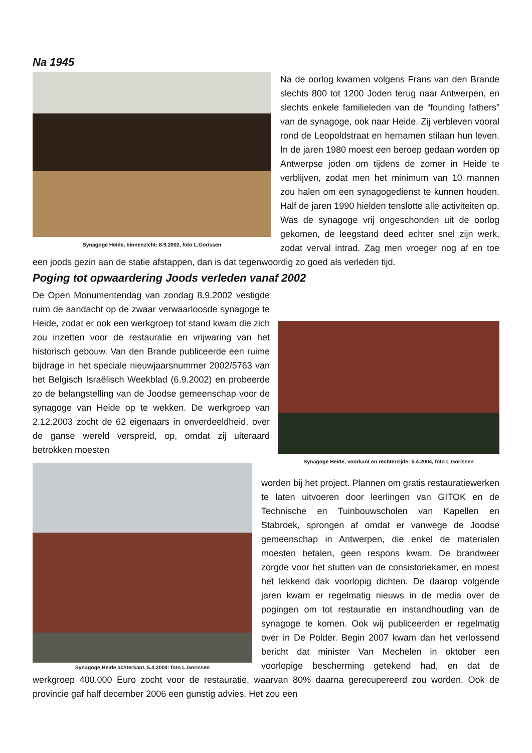Na 1945
Synagoge Heide, binnenzicht: 8.9.2002, foto L.Gorissen
Na de oorlog kwamen volgens Frans van den Brande slechts 800 tot 1200 Joden terug naar Antwerpen, en slechts enkele familieleden van de “founding fathers” van de synagoge, ook naar Heide. Zij verbleven vooral rond de Leopoldstraat en hernamen stilaan hun leven. In de jaren 1980 moest een beroep gedaan worden op Antwerpse joden om tijdens de zomer in Heide te verblijven, zodat men het minimum van 10 mannen zou halen om een synagogedienst te kunnen houden. Half de jaren 1990 hielden tenslotte alle activiteiten op. Was de synagoge vrij ongeschonden uit de oorlog gekomen, de leegstand deed echter snel zijn werk, zodat verval intrad. Zag men vroeger nog af en toe een joods gezin aan de statie afstappen, dan is dat tegenwoordig zo goed als verleden tijd.
Poging tot opwaardering Joods verleden vanaf 2002
Synagoge Heide, voorkant en rechterzijde: 5.4.2004, foto L.Gorissen
De Open Monumentendag van zondag 8.9.2002 vestigde ruim de aandacht op de zwaar verwaarloosde synagoge te Heide, zodat er ook een werkgroep tot stand kwam die zich zou inzetten voor de restauratie en vrijwaring van het historisch gebouw. Van den Brande publiceerde een ruime bijdrage in het speciale nieuwjaarsnummer 2002/5763 van het Belgisch Israëlisch Weekblad (6.9.2002) en probeerde zo de belangstelling van de Joodse gemeenschap voor de synagoge van Heide op te wekken. De werkgroep van 2.12.2003 zocht de 62 eigenaars in onverdeeldheid, over de ganse wereld verspreid, op, omdat zij uiteraard betrokken moesten
Synagoge Heide achterkant, 5.4.2004: foto L.Gorissen
worden bij het project. Plannen om gratis restauratiewerken te laten uitvoeren door leerlingen van GITOK en de Technische en Tuinbouwscholen van Kapellen en Stabroek, sprongen af omdat er vanwege de Joodse gemeenschap in Antwerpen, die enkel de materialen moesten betalen, geen respons kwam. De brandweer zorgde voor het stutten van de consistoriekamer, en moest het lekkend dak voorlopig dichten. De daarop volgende jaren kwam er regelmatig nieuws in de media over de pogingen om tot restauratie en instandhouding van de synagoge te komen. Ook wij publiceerden er regelmatig over in De Polder. Begin 2007 kwam dan het verlossend bericht dat minister Van Mechelen in oktober een voorlopige bescherming getekend had, en dat de werkgroep 400.000 Euro zocht voor de restauratie, waarvan 80% daarna gerecupereerd zou worden. Ook de provincie gaf half december 2006 een gunstig advies. Het zou een